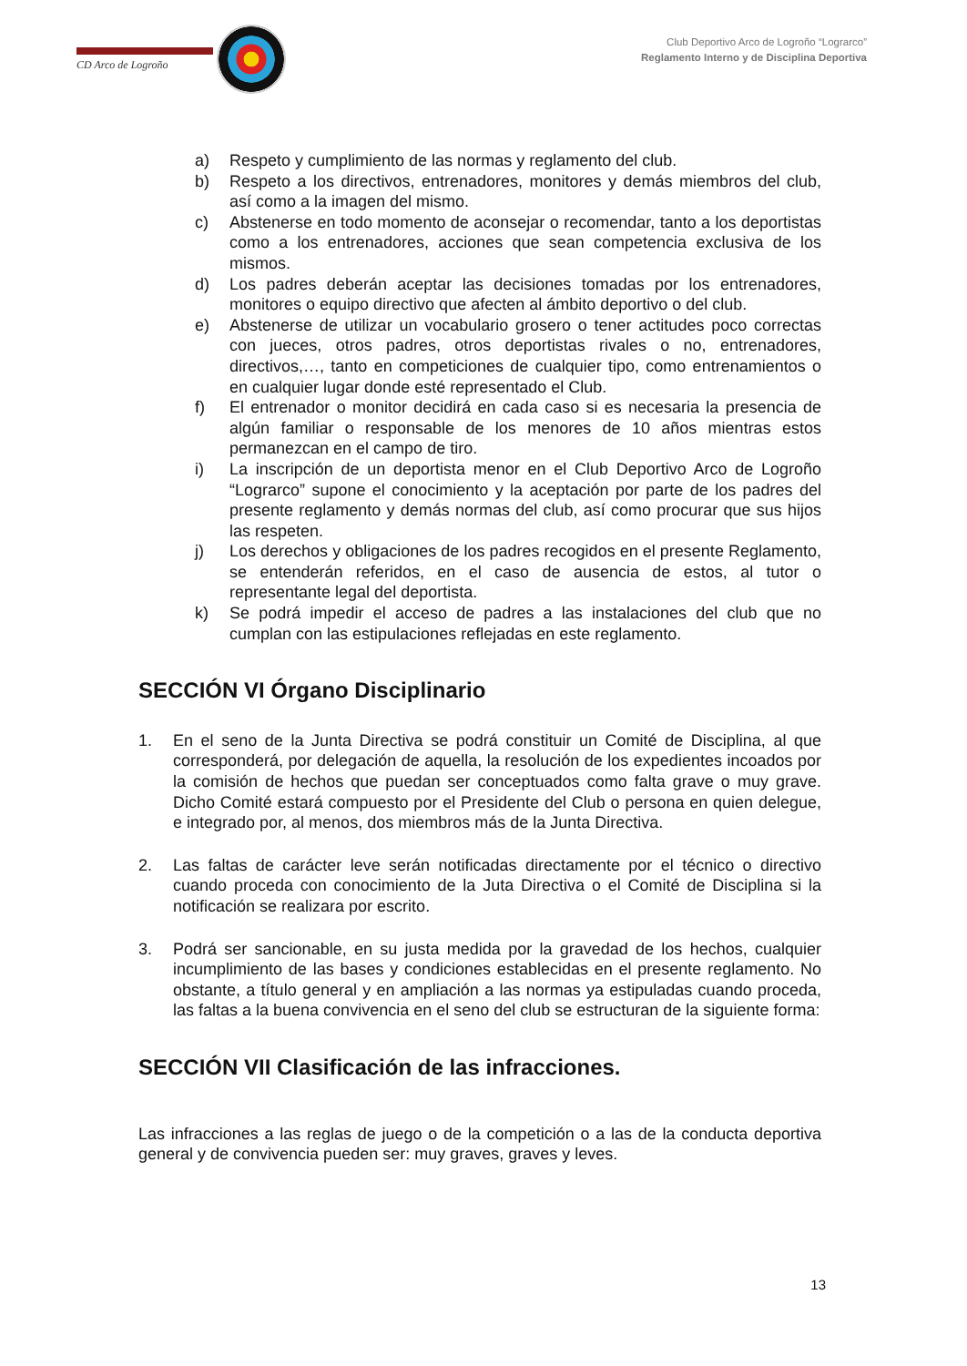CD Arco de Logroño
Club Deportivo Arco de Logroño “Lograrco”
Reglamento Interno y de Disciplina Deportiva
a) Respeto y cumplimiento de las normas y reglamento del club.
b) Respeto a los directivos, entrenadores, monitores y demás miembros del club, así como a la imagen del mismo.
c) Abstenerse en todo momento de aconsejar o recomendar, tanto a los deportistas como a los entrenadores, acciones que sean competencia exclusiva de los mismos.
d) Los padres deberán aceptar las decisiones tomadas por los entrenadores, monitores o equipo directivo que afecten al ámbito deportivo o del club.
e) Abstenerse de utilizar un vocabulario grosero o tener actitudes poco correctas con jueces, otros padres, otros deportistas rivales o no, entrenadores, directivos,…, tanto en competiciones de cualquier tipo, como entrenamientos o en cualquier lugar donde esté representado el Club.
f) El entrenador o monitor decidirá en cada caso si es necesaria la presencia de algún familiar o responsable de los menores de 10 años mientras estos permanezcan en el campo de tiro.
i) La inscripción de un deportista menor en el Club Deportivo Arco de Logroño “Lograrco” supone el conocimiento y la aceptación por parte de los padres del presente reglamento y demás normas del club, así como procurar que sus hijos las respeten.
j) Los derechos y obligaciones de los padres recogidos en el presente Reglamento, se entenderán referidos, en el caso de ausencia de estos, al tutor o representante legal del deportista.
k) Se podrá impedir el acceso de padres a las instalaciones del club que no cumplan con las estipulaciones reflejadas en este reglamento.
SECCIÓN VI Órgano Disciplinario
1. En el seno de la Junta Directiva se podrá constituir un Comité de Disciplina, al que corresponderá, por delegación de aquella, la resolución de los expedientes incoados por la comisión de hechos que puedan ser conceptuados como falta grave o muy grave. Dicho Comité estará compuesto por el Presidente del Club o persona en quien delegue, e integrado por, al menos, dos miembros más de la Junta Directiva.
2. Las faltas de carácter leve serán notificadas directamente por el técnico o directivo cuando proceda con conocimiento de la Juta Directiva o el Comité de Disciplina si la notificación se realizara por escrito.
3. Podrá ser sancionable, en su justa medida por la gravedad de los hechos, cualquier incumplimiento de las bases y condiciones establecidas en el presente reglamento. No obstante, a título general y en ampliación a las normas ya estipuladas cuando proceda, las faltas a la buena convivencia en el seno del club se estructuran de la siguiente forma:
SECCIÓN VII Clasificación de las infracciones.
Las infracciones a las reglas de juego o de la competición o a las de la conducta deportiva general y de convivencia pueden ser: muy graves, graves y leves.
13